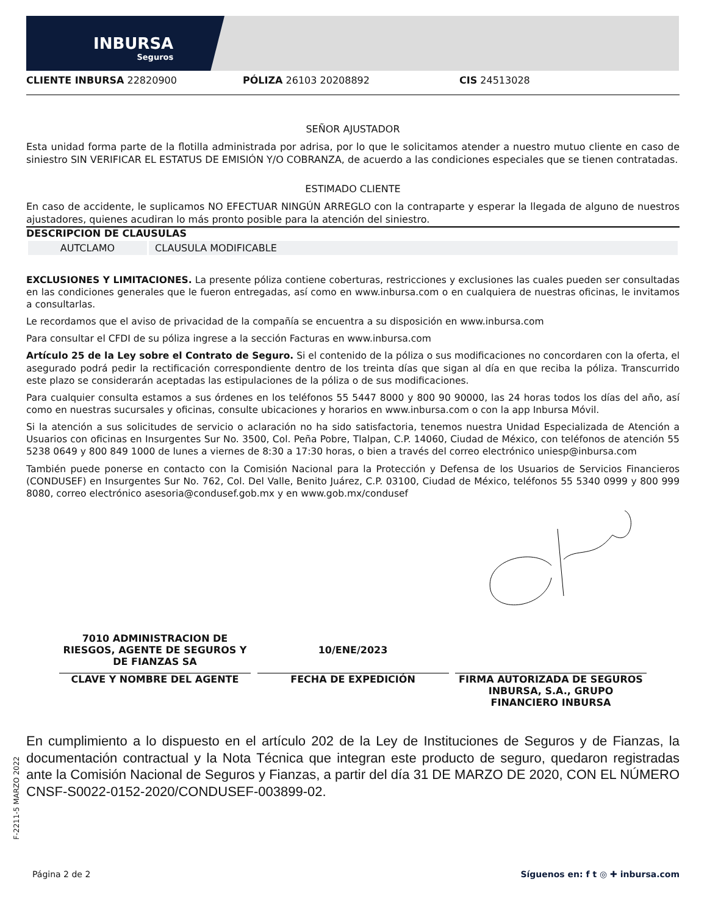INBURSA
Seguros
CLIENTE INBURSA 22820900 PÓLIZA 26103 20208892 CIS 24513028
SEÑOR AJUSTADOR
Esta unidad forma parte de la flotilla administrada por adrisa, por lo que le solicitamos atender a nuestro mutuo cliente en caso de siniestro SIN VERIFICAR EL ESTATUS DE EMISIÓN Y/O COBRANZA, de acuerdo a las condiciones especiales que se tienen contratadas.
ESTIMADO CLIENTE
En caso de accidente, le suplicamos NO EFECTUAR NINGÚN ARREGLO con la contraparte y esperar la llegada de alguno de nuestros ajustadores, quienes acudiran lo más pronto posible para la atención del siniestro.
DESCRIPCION DE CLAUSULAS
| AUTCLAMO | CLAUSULA MODIFICABLE |
EXCLUSIONES Y LIMITACIONES. La presente póliza contiene coberturas, restricciones y exclusiones las cuales pueden ser consultadas en las condiciones generales que le fueron entregadas, así como en www.inbursa.com o en cualquiera de nuestras oficinas, le invitamos a consultarlas.
Le recordamos que el aviso de privacidad de la compañía se encuentra a su disposición en www.inbursa.com
Para consultar el CFDI de su póliza ingrese a la sección Facturas en www.inbursa.com
Artículo 25 de la Ley sobre el Contrato de Seguro. Si el contenido de la póliza o sus modificaciones no concordaren con la oferta, el asegurado podrá pedir la rectificación correspondiente dentro de los treinta días que sigan al día en que reciba la póliza. Transcurrido este plazo se considerarán aceptadas las estipulaciones de la póliza o de sus modificaciones.
Para cualquier consulta estamos a sus órdenes en los teléfonos 55 5447 8000 y 800 90 90000, las 24 horas todos los días del año, así como en nuestras sucursales y oficinas, consulte ubicaciones y horarios en www.inbursa.com o con la app Inbursa Móvil.
Si la atención a sus solicitudes de servicio o aclaración no ha sido satisfactoria, tenemos nuestra Unidad Especializada de Atención a Usuarios con oficinas en Insurgentes Sur No. 3500, Col. Peña Pobre, Tlalpan, C.P. 14060, Ciudad de México, con teléfonos de atención 55 5238 0649 y 800 849 1000 de lunes a viernes de 8:30 a 17:30 horas, o bien a través del correo electrónico uniesp@inbursa.com
También puede ponerse en contacto con la Comisión Nacional para la Protección y Defensa de los Usuarios de Servicios Financieros (CONDUSEF) en Insurgentes Sur No. 762, Col. Del Valle, Benito Juárez, C.P. 03100, Ciudad de México, teléfonos 55 5340 0999 y 800 999 8080, correo electrónico asesoria@condusef.gob.mx y en www.gob.mx/condusef
7010 ADMINISTRACION DE RIESGOS, AGENTE DE SEGUROS Y DE FIANZAS SA
CLAVE Y NOMBRE DEL AGENTE
10/ENE/2023
FECHA DE EXPEDICIÓN
FIRMA AUTORIZADA DE SEGUROS INBURSA, S.A., GRUPO FINANCIERO INBURSA
En cumplimiento a lo dispuesto en el artículo 202 de la Ley de Instituciones de Seguros y de Fianzas, la documentación contractual y la Nota Técnica que integran este producto de seguro, quedaron registradas ante la Comisión Nacional de Seguros y Fianzas, a partir del día 31 DE MARZO DE 2020, CON EL NÚMERO CNSF-S0022-0152-2020/CONDUSEF-003899-02.
F-2211-5 MARZO 2022
Página 2 de 2 Síguenos en: f t ◎ ✚ inbursa.com